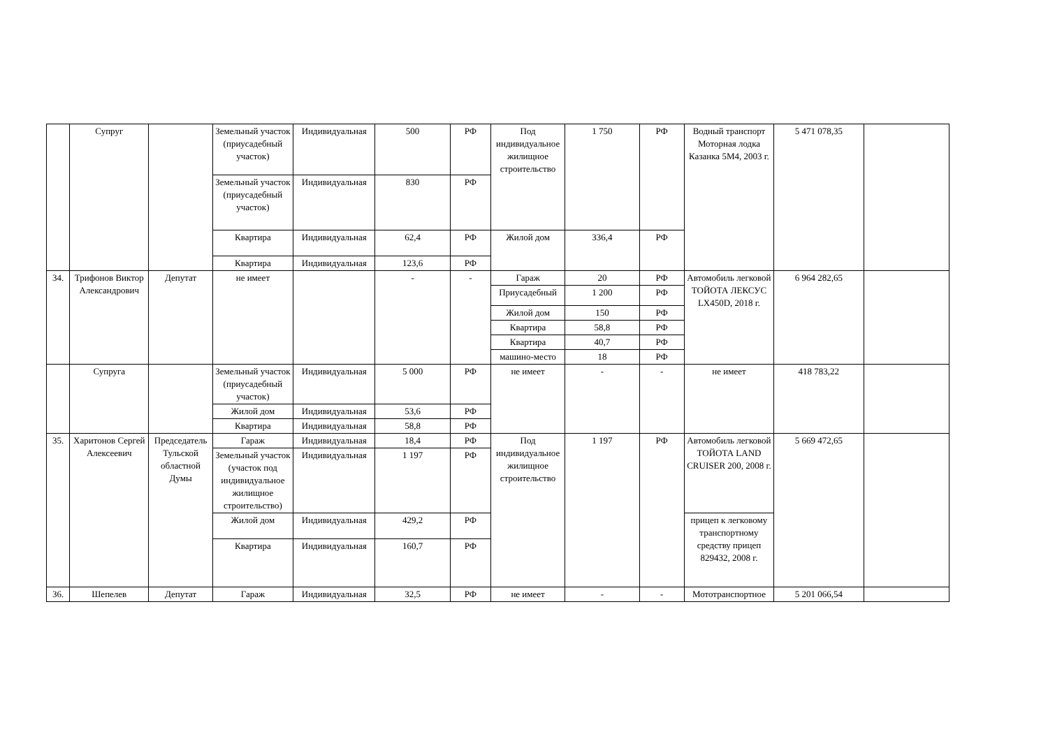| | Супруг | | Земельный участок (приусадебный участок) | Индивидуальная | 500 | РФ | Под индивидуальное жилищное строительство | 1 750 | РФ | Водный транспорт Моторная лодка Казанка 5М4, 2003 г. | 5 471 078,35 | |
| | | | Земельный участок (приусадебный участок) | Индивидуальная | 830 | РФ | | | | | | |
| | | | Квартира | Индивидуальная | 62,4 | РФ | Жилой дом | 336,4 | РФ | | | |
| | | | Квартира | Индивидуальная | 123,6 | РФ | | | | | | |
| 34. | Трифонов Виктор Александрович | Депутат | не имеет | | - | - | Гараж | 20 | РФ | Автомобиль легковой ТОЙОТА ЛЕКСУС LX450D, 2018 г. | 6 964 282,65 | |
| | | | | | | | Приусадебный | 1 200 | РФ | | | |
| | | | | | | | Жилой дом | 150 | РФ | | | |
| | | | | | | | Квартира | 58,8 | РФ | | | |
| | | | | | | | Квартира | 40,7 | РФ | | | |
| | | | | | | | машино-место | 18 | РФ | | | |
| | Супруга | | Земельный участок (приусадебный участок) | Индивидуальная | 5 000 | РФ | не имеет | - | - | не имеет | 418 783,22 | |
| | | | Жилой дом | Индивидуальная | 53,6 | РФ | | | | | | |
| | | | Квартира | Индивидуальная | 58,8 | РФ | | | | | | |
| 35. | Харитонов Сергей Алексеевич | Председатель Тульской областной Думы | Гараж | Индивидуальная | 18,4 | РФ | Под индивидуальное жилищное строительство | 1 197 | РФ | Автомобиль легковой ТОЙОТА LAND CRUISER 200, 2008 г. | 5 669 472,65 | |
| | | | Земельный участок (участок под индивидуальное жилищное строительство) | Индивидуальная | 1 197 | РФ | | | | | | |
| | | | Жилой дом | Индивидуальная | 429,2 | РФ | | | | прицеп к легковому транспортному средству прицеп 829432, 2008 г. | | |
| | | | Квартира | Индивидуальная | 160,7 | РФ | | | | | | |
| 36. | Шепелев | Депутат | Гараж | Индивидуальная | 32,5 | РФ | не имеет | - | - | Мототранспортное | 5 201 066,54 | |